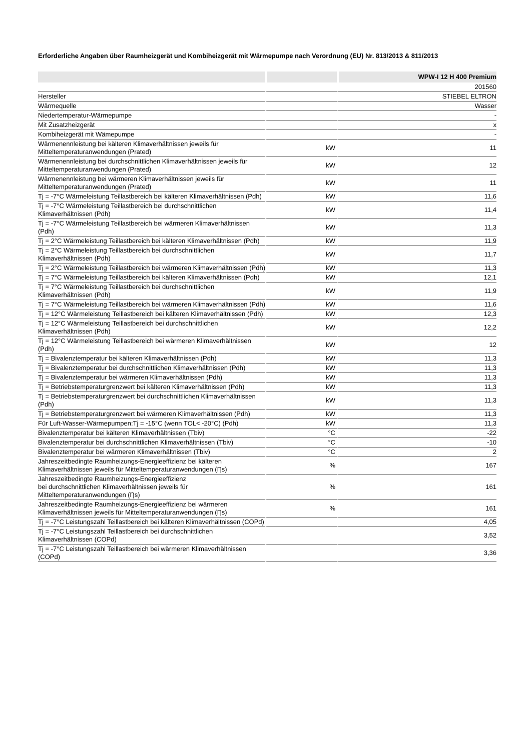Erforderliche Angaben über Raumheizgerät und Kombiheizgerät mit Wärmepumpe nach Verordnung (EU) Nr. 813/2013 & 811/2013
| | | WPW-I 12 H 400 Premium |
| --- | --- | --- |
| | | 201560 |
| Hersteller | | STIEBEL ELTRON |
| Wärmequelle | | Wasser |
| Niedertemperatur-Wärmepumpe | | - |
| Mit Zusatzheizgerät | | x |
| Kombiheizgerät mit Wämepumpe | | - |
| Wärmenennleistung bei kälteren Klimaverhältnissen jeweils für Mitteltemperaturanwendungen (Prated) | kW | 11 |
| Wärmenennleistung bei durchschnittlichen Klimaverhältnissen jeweils für Mitteltemperaturanwendungen (Prated) | kW | 12 |
| Wärmenennleistung bei wärmeren Klimaverhältnissen jeweils für Mitteltemperaturanwendungen (Prated) | kW | 11 |
| Tj = -7°C Wärmeleistung Teillastbereich bei kälteren Klimaverhältnissen (Pdh) | kW | 11,6 |
| Tj = -7°C Wärmeleistung Teillastbereich bei durchschnittlichen Klimaverhältnissen (Pdh) | kW | 11,4 |
| Tj = -7°C Wärmeleistung Teillastbereich bei wärmeren Klimaverhältnissen (Pdh) | kW | 11,3 |
| Tj = 2°C Wärmeleistung Teillastbereich bei kälteren Klimaverhältnissen (Pdh) | kW | 11,9 |
| Tj = 2°C Wärmeleistung Teillastbereich bei durchschnittlichen Klimaverhältnissen (Pdh) | kW | 11,7 |
| Tj = 2°C Wärmeleistung Teillastbereich bei wärmeren Klimaverhältnissen (Pdh) | kW | 11,3 |
| Tj = 7°C Wärmeleistung Teillastbereich bei kälteren Klimaverhältnissen (Pdh) | kW | 12,1 |
| Tj = 7°C Wärmeleistung Teillastbereich bei durchschnittlichen Klimaverhältnissen (Pdh) | kW | 11,9 |
| Tj = 7°C Wärmeleistung Teillastbereich bei wärmeren Klimaverhältnissen (Pdh) | kW | 11,6 |
| Tj = 12°C Wärmeleistung Teillastbereich bei kälteren Klimaverhältnissen (Pdh) | kW | 12,3 |
| Tj = 12°C Wärmeleistung Teillastbereich bei durchschnittlichen Klimaverhältnissen (Pdh) | kW | 12,2 |
| Tj = 12°C Wärmeleistung Teillastbereich bei wärmeren Klimaverhältnissen (Pdh) | kW | 12 |
| Tj = Bivalenztemperatur bei kälteren Klimaverhältnissen (Pdh) | kW | 11,3 |
| Tj = Bivalenztemperatur bei durchschnittlichen Klimaverhältnissen (Pdh) | kW | 11,3 |
| Tj = Bivalenztemperatur bei wärmeren Klimaverhältnissen (Pdh) | kW | 11,3 |
| Tj = Betriebstemperaturgrenzwert bei kälteren Klimaverhältnissen (Pdh) | kW | 11,3 |
| Tj = Betriebstemperaturgrenzwert bei durchschnittlichen Klimaverhältnissen (Pdh) | kW | 11,3 |
| Tj = Betriebstemperaturgrenzwert bei wärmeren Klimaverhältnissen (Pdh) | kW | 11,3 |
| Für Luft-Wasser-Wärmepumpen:Tj = -15°C (wenn TOL< -20°C) (Pdh) | kW | 11,3 |
| Bivalenztemperatur bei kälteren Klimaverhältnissen (Tbiv) | °C | -22 |
| Bivalenztemperatur bei durchschnittlichen Klimaverhältnissen (Tbiv) | °C | -10 |
| Bivalenztemperatur bei wärmeren Klimaverhältnissen (Tbiv) | °C | 2 |
| Jahreszeitbedingte Raumheizungs-Energieeffizienz bei kälteren Klimaverhältnissen jeweils für Mitteltemperaturanwendungen (Ƞs) | % | 167 |
| Jahreszeitbedingte Raumheizungs-Energieeffizienz bei durchschnittlichen Klimaverhältnissen jeweils für Mitteltemperaturanwendungen (Ƞs) | % | 161 |
| Jahreszeitbedingte Raumheizungs-Energieeffizienz bei wärmeren Klimaverhältnissen jeweils für Mitteltemperaturanwendungen (Ƞs) | % | 161 |
| Tj = -7°C Leistungszahl Teillastbereich bei kälteren Klimaverhältnissen (COPd) | | 4,05 |
| Tj = -7°C Leistungszahl Teillastbereich bei durchschnittlichen Klimaverhältnissen (COPd) | | 3,52 |
| Tj = -7°C Leistungszahl Teillastbereich bei wärmeren Klimaverhältnissen (COPd) | | 3,36 |